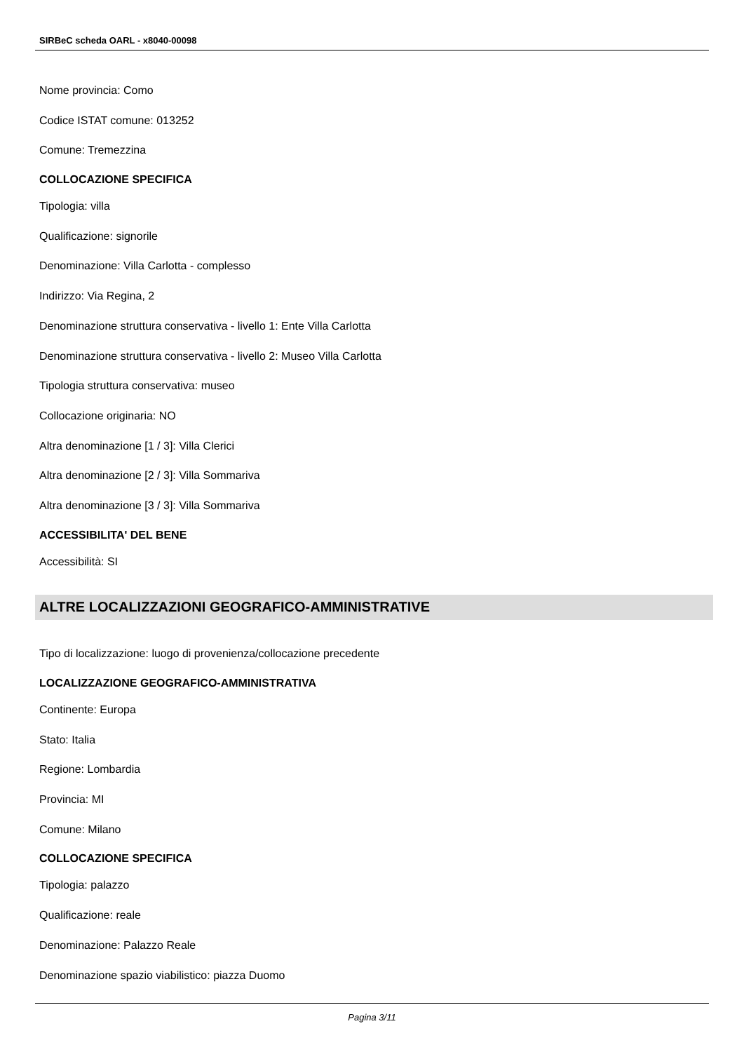SIRBeC scheda OARL - x8040-00098
Nome provincia: Como
Codice ISTAT comune: 013252
Comune: Tremezzina
COLLOCAZIONE SPECIFICA
Tipologia: villa
Qualificazione: signorile
Denominazione: Villa Carlotta - complesso
Indirizzo: Via Regina, 2
Denominazione struttura conservativa - livello 1: Ente Villa Carlotta
Denominazione struttura conservativa - livello 2: Museo Villa Carlotta
Tipologia struttura conservativa: museo
Collocazione originaria: NO
Altra denominazione [1 / 3]: Villa Clerici
Altra denominazione [2 / 3]: Villa Sommariva
Altra denominazione [3 / 3]: Villa Sommariva
ACCESSIBILITA' DEL BENE
Accessibilità: SI
ALTRE LOCALIZZAZIONI GEOGRAFICO-AMMINISTRATIVE
Tipo di localizzazione: luogo di provenienza/collocazione precedente
LOCALIZZAZIONE GEOGRAFICO-AMMINISTRATIVA
Continente: Europa
Stato: Italia
Regione: Lombardia
Provincia: MI
Comune: Milano
COLLOCAZIONE SPECIFICA
Tipologia: palazzo
Qualificazione: reale
Denominazione: Palazzo Reale
Denominazione spazio viabilistico: piazza Duomo
Pagina 3/11